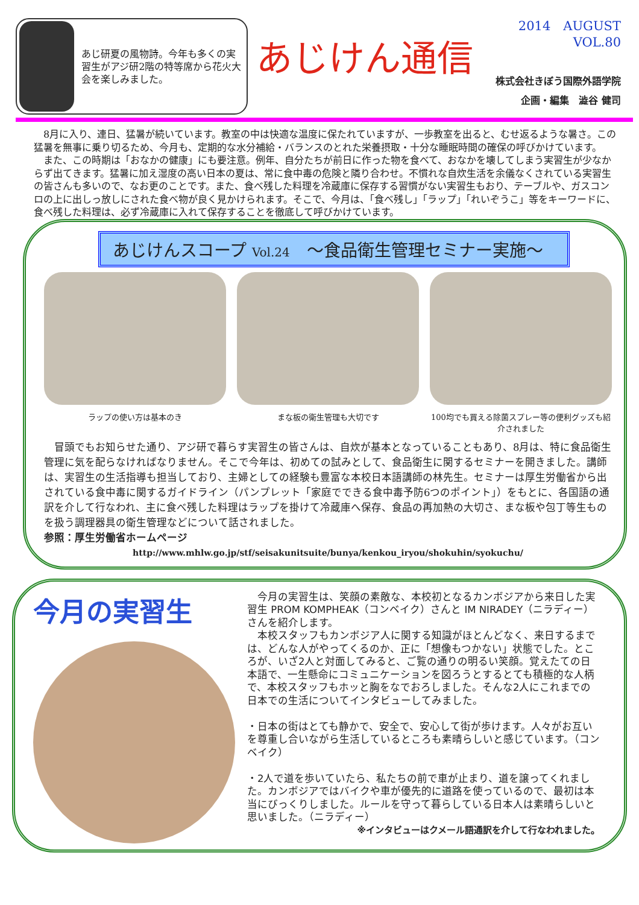あじ研夏の風物詩。今年も多くの実習生がアジ研2階の特等席から花火大会を楽しみました。
あじけん通信
2014　AUGUST
VOL.80
株式会社きぼう国際外語学院
企画・編集　澁谷 健司
　8月に入り、連日、猛暑が続いています。教室の中は快適な温度に保たれていますが、一歩教室を出ると、むせ返るような暑さ。この猛暑を無事に乗り切るため、今月も、定期的な水分補給・バランスのとれた栄養摂取・十分な睡眠時間の確保の呼びかけています。
　また、この時期は「おなかの健康」にも要注意。例年、自分たちが前日に作った物を食べて、おなかを壊してしまう実習生が少なからず出てきます。猛暑に加え湿度の高い日本の夏は、常に食中毒の危険と隣り合わせ。不慣れな自炊生活を余儀なくされている実習生の皆さんも多いので、なお更のことです。また、食べ残した料理を冷蔵庫に保存する習慣がない実習生もおり、テーブルや、ガスコンロの上に出しっ放しにされた食べ物が良く見かけられます。そこで、今月は、「食べ残し」「ラップ」「れいぞうこ」等をキーワードに、食べ残した料理は、必ず冷蔵庫に入れて保存することを徹底して呼びかけています。
あじけんスコープ Vol.24　～食品衛生管理セミナー実施～
ラップの使い方は基本のき まな板の衛生管理も大切です 100均でも買える除菌スプレー等の便利グッズも紹介されました
　冒頭でもお知らせた通り、アジ研で暮らす実習生の皆さんは、自炊が基本となっていることもあり、8月は、特に食品衛生管理に気を配らなければなりません。そこで今年は、初めての試みとして、食品衛生に関するセミナーを開きました。講師は、実習生の生活指導も担当しており、主婦としての経験も豊富な本校日本語講師の林先生。セミナーは厚生労働省から出されている食中毒に関するガイドライン（パンプレット「家庭でできる食中毒予防6つのポイント」）をもとに、各国語の通訳を介して行なわれ、主に食べ残した料理はラップを掛けて冷蔵庫へ保存、食品の再加熱の大切さ、まな板や包丁等生ものを扱う調理器具の衛生管理などについて話されました。
参照：厚生労働省ホームページ
http://www.mhlw.go.jp/stf/seisakunitsuite/bunya/kenkou_iryou/shokuhin/syokuchu/
今月の実習生
　今月の実習生は、笑顔の素敵な、本校初となるカンボジアから来日した実習生 PROM KOMPHEAK（コンベイク）さんと IM NIRADEY（ニラディー）さんを紹介します。
　本校スタッフもカンボジア人に関する知識がほとんどなく、来日するまでは、どんな人がやってくるのか、正に「想像もつかない」状態でした。ところが、いざ2人と対面してみると、ご覧の通りの明るい笑顔。覚えたての日本語で、一生懸命にコミュニケーションを図ろうとするとても積極的な人柄で、本校スタッフもホッと胸をなでおろしました。そんな2人にこれまでの日本での生活についてインタビューしてみました。
・日本の街はとても静かで、安全で、安心して街が歩けます。人々がお互いを尊重し合いながら生活しているところも素晴らしいと感じています。（コンベイク）
・2人で道を歩いていたら、私たちの前で車が止まり、道を譲ってくれました。カンボジアではバイクや車が優先的に道路を使っているので、最初は本当にびっくりしました。ルールを守って暮らしている日本人は素晴らしいと思いました。（ニラディー）
※インタビューはクメール語通訳を介して行なわれました。